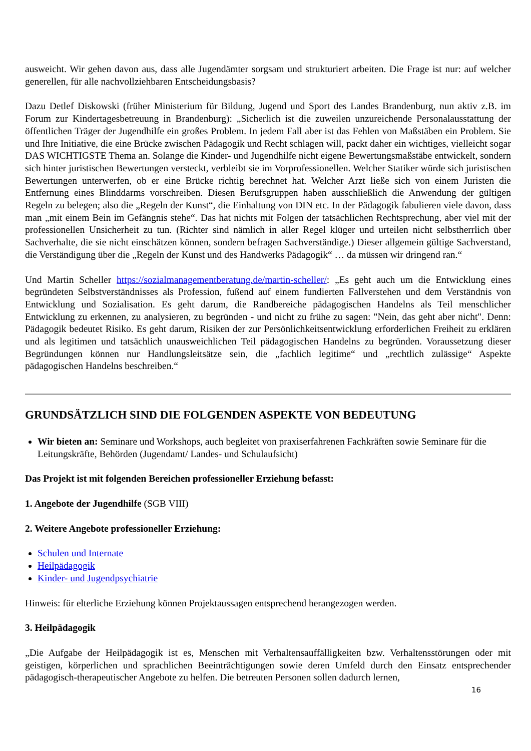ausweicht. Wir gehen davon aus, dass alle Jugendämter sorgsam und strukturiert arbeiten. Die Frage ist nur: auf welcher generellen, für alle nachvollziehbaren Entscheidungsbasis?
Dazu Detlef Diskowski (früher Ministerium für Bildung, Jugend und Sport des Landes Brandenburg, nun aktiv z.B. im Forum zur Kindertagesbetreuung in Brandenburg): „Sicherlich ist die zuweilen unzureichende Personalausstattung der öffentlichen Träger der Jugendhilfe ein großes Problem. In jedem Fall aber ist das Fehlen von Maßstäben ein Problem. Sie und Ihre Initiative, die eine Brücke zwischen Pädagogik und Recht schlagen will, packt daher ein wichtiges, vielleicht sogar DAS WICHTIGSTE Thema an. Solange die Kinder- und Jugendhilfe nicht eigene Bewertungsmaßstäbe entwickelt, sondern sich hinter juristischen Bewertungen versteckt, verbleibt sie im Vorprofessionellen. Welcher Statiker würde sich juristischen Bewertungen unterwerfen, ob er eine Brücke richtig berechnet hat. Welcher Arzt ließe sich von einem Juristen die Entfernung eines Blinddarms vorschreiben. Diesen Berufsgruppen haben ausschließlich die Anwendung der gültigen Regeln zu belegen; also die „Regeln der Kunst“, die Einhaltung von DIN etc. In der Pädagogik fabulieren viele davon, dass man „mit einem Bein im Gefängnis stehe“. Das hat nichts mit Folgen der tatsächlichen Rechtsprechung, aber viel mit der professionellen Unsicherheit zu tun. (Richter sind nämlich in aller Regel klüger und urteilen nicht selbstherrlich über Sachverhalte, die sie nicht einschätzen können, sondern befragen Sachverständige.) Dieser allgemein gültige Sachverstand, die Verständigung über die „Regeln der Kunst und des Handwerks Pädagogik“ … da müssen wir dringend ran.“
Und Martin Scheller https://sozialmanagementberatung.de/martin-scheller/: „Es geht auch um die Entwicklung eines begründeten Selbstverständnisses als Profession, fußend auf einem fundierten Fallverstehen und dem Verständnis von Entwicklung und Sozialisation. Es geht darum, die Randbereiche pädagogischen Handelns als Teil menschlicher Entwicklung zu erkennen, zu analysieren, zu begründen - und nicht zu frühe zu sagen: "Nein, das geht aber nicht". Denn: Pädagogik bedeutet Risiko. Es geht darum, Risiken der zur Persönlichkeitsentwicklung erforderlichen Freiheit zu erklären und als legitimen und tatsächlich unausweichlichen Teil pädagogischen Handelns zu begründen. Voraussetzung dieser Begründungen können nur Handlungsleitsätze sein, die „fachlich legitime“ und „rechtlich zulässige“ Aspekte pädagogischen Handelns beschreiben.“
GRUNDSÄTZLICH SIND DIE FOLGENDEN ASPEKTE VON BEDEUTUNG
Wir bieten an: Seminare und Workshops, auch begleitet von praxiserfahrenen Fachkräften sowie Seminare für die Leitungskräfte, Behörden (Jugendamt/ Landes- und Schulaufsicht)
Das Projekt ist mit folgenden Bereichen professioneller Erziehung befasst:
1. Angebote der Jugendhilfe (SGB VIII)
2. Weitere Angebote professioneller Erziehung:
Schulen und Internate
Heilpädagogik
Kinder- und Jugendpsychiatrie
Hinweis: für elterliche Erziehung können Projektaussagen entsprechend herangezogen werden.
3. Heilpädagogik
„Die Aufgabe der Heilpädagogik ist es, Menschen mit Verhaltensauffälligkeiten bzw. Verhaltensstörungen oder mit geistigen, körperlichen und sprachlichen Beeinträchtigungen sowie deren Umfeld durch den Einsatz entsprechender pädagogisch-therapeutischer Angebote zu helfen. Die betreuten Personen sollen dadurch lernen,
16